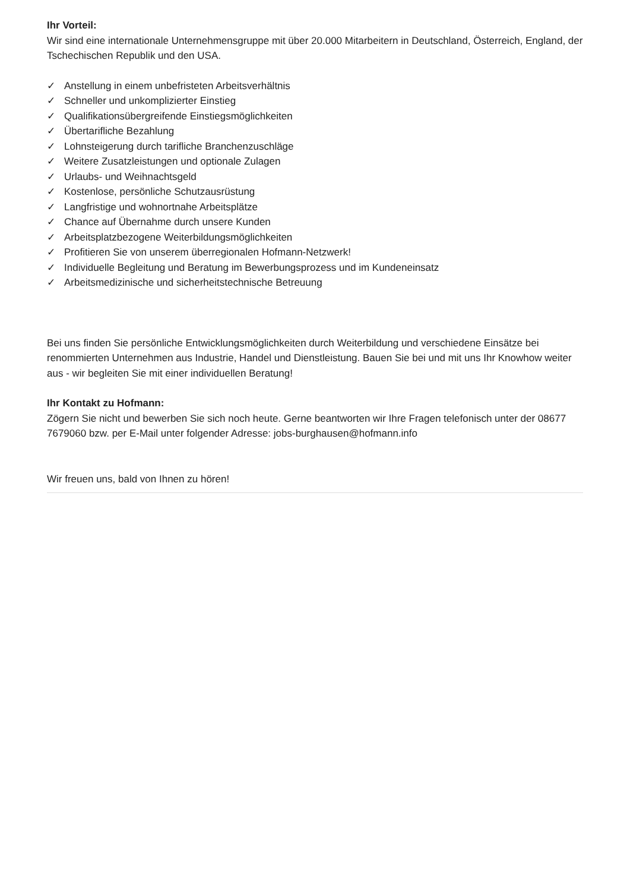Ihr Vorteil:
Wir sind eine internationale Unternehmensgruppe mit über 20.000 Mitarbeitern in Deutschland, Österreich, England, der Tschechischen Republik und den USA.
✓ Anstellung in einem unbefristeten Arbeitsverhältnis
✓ Schneller und unkomplizierter Einstieg
✓ Qualifikationsübergreifende Einstiegsmöglichkeiten
✓ Übertarifliche Bezahlung
✓ Lohnsteigerung durch tarifliche Branchenzuschläge
✓ Weitere Zusatzleistungen und optionale Zulagen
✓ Urlaubs- und Weihnachtsgeld
✓ Kostenlose, persönliche Schutzausrüstung
✓ Langfristige und wohnortnahe Arbeitsplätze
✓ Chance auf Übernahme durch unsere Kunden
✓ Arbeitsplatzbezogene Weiterbildungsmöglichkeiten
✓ Profitieren Sie von unserem überregionalen Hofmann-Netzwerk!
✓ Individuelle Begleitung und Beratung im Bewerbungsprozess und im Kundeneinsatz
✓ Arbeitsmedizinische und sicherheitstechnische Betreuung
Bei uns finden Sie persönliche Entwicklungsmöglichkeiten durch Weiterbildung und verschiedene Einsätze bei renommierten Unternehmen aus Industrie, Handel und Dienstleistung. Bauen Sie bei und mit uns Ihr Knowhow weiter aus - wir begleiten Sie mit einer individuellen Beratung!
Ihr Kontakt zu Hofmann:
Zögern Sie nicht und bewerben Sie sich noch heute. Gerne beantworten wir Ihre Fragen telefonisch unter der 08677 7679060 bzw. per E-Mail unter folgender Adresse: jobs-burghausen@hofmann.info
Wir freuen uns, bald von Ihnen zu hören!